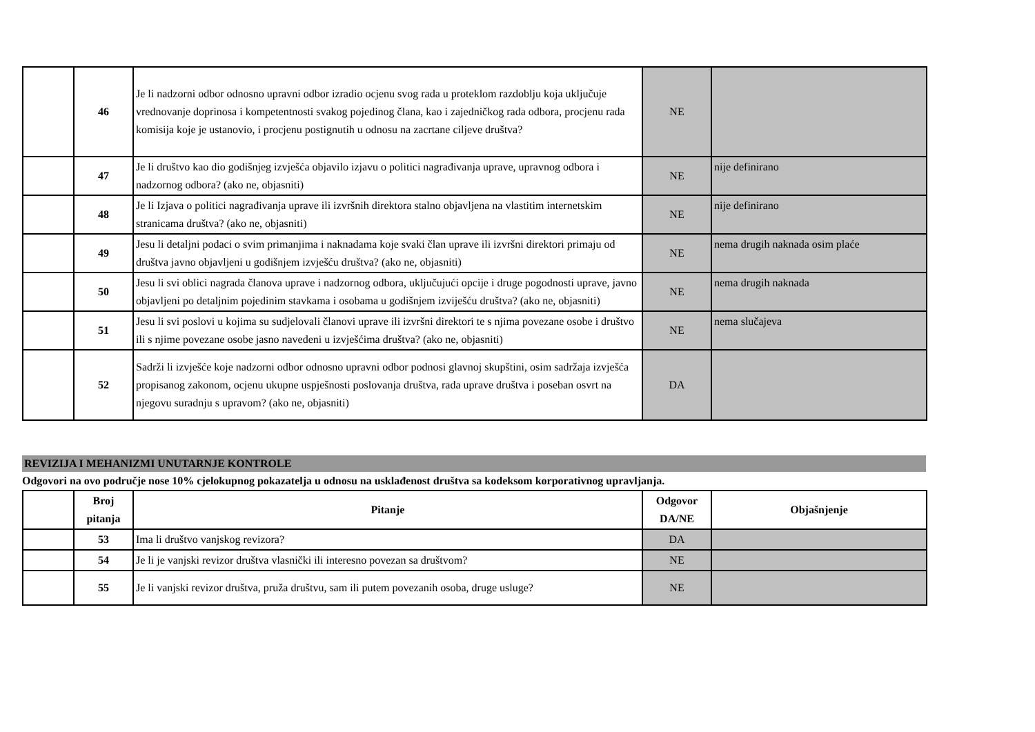| | 46 | Je li nadzorni odbor odnosno upravni odbor izradio ocjenu svog rada u proteklom razdoblju koja uključuje vrednovanje doprinosa i kompetentnosti svakog pojedinog člana, kao i zajedničkog rada odbora, procjenu rada komisija koje je ustanovio, i procjenu postignutih u odnosu na zacrtane ciljeve društva? | NE | |
| | 47 | Je li društvo kao dio godišnjeg izvješća objavilo izjavu o politici nagrađivanja uprave, upravnog odbora i nadzornog odbora? (ako ne, objasniti) | NE | nije definirano |
| | 48 | Je li Izjava o politici nagrađivanja uprave ili izvršnih direktora stalno objavljena na vlastitim internetskim stranicama društva? (ako ne, objasniti) | NE | nije definirano |
| | 49 | Jesu li detaljni podaci o svim primanjima i naknadama koje svaki član uprave ili izvršni direktori primaju od društva javno objavljeni u godišnjem izvješću društva? (ako ne, objasniti) | NE | nema drugih naknada osim plaće |
| | 50 | Jesu li svi oblici nagrada članova uprave i nadzornog odbora, uključujući opcije i druge pogodnosti uprave, javno objavljeni po detaljnim pojedinim stavkama i osobama u godišnjem izviješću društva? (ako ne, objasniti) | NE | nema drugih naknada |
| | 51 | Jesu li svi poslovi u kojima su sudjelovali članovi uprave ili izvršni direktori te s njima povezane osobe i društvo ili s njime povezane osobe jasno navedeni u izvješćima društva? (ako ne, objasniti) | NE | nema slučajeva |
| | 52 | Sadrži li izvješće koje nadzorni odbor odnosno upravni odbor podnosi glavnoj skupštini, osim sadržaja izvješća propisanog zakonom, ocjenu ukupne uspješnosti poslovanja društva, rada uprave društva i poseban osvrt na njegovu suradnju s upravom? (ako ne, objasniti) | DA | |
REVIZIJA I MEHANIZMI UNUTARNJE KONTROLE
Odgovori na ovo područje nose 10% cjelokupnog pokazatelja u odnosu na usklađenost društva sa kodeksom korporativnog upravljanja.
| | Broj pitanja | Pitanje | Odgovor DA/NE | Objašnjenje |
| --- | --- | --- | --- | --- |
| | 53 | Ima li društvo vanjskog revizora? | DA | |
| | 54 | Je li je vanjski revizor društva vlasnički ili interesno povezan sa društvom? | NE | |
| | 55 | Je li vanjski revizor društva, pruža društvu, sam ili putem povezanih osoba, druge usluge? | NE | |